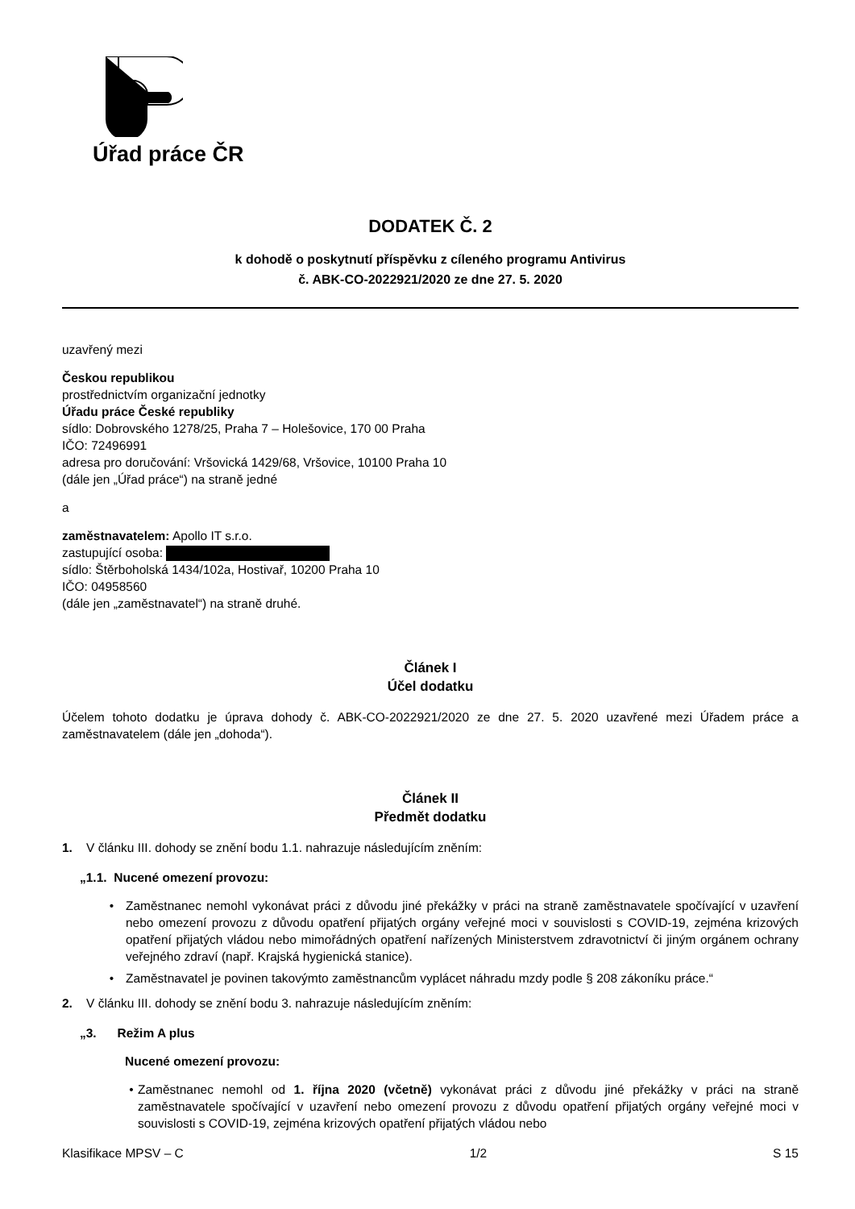Úřad práce ČR
DODATEK Č. 2
k dohodě o poskytnutí příspěvku z cíleného programu Antivirus
č. ABK-CO-2022921/2020 ze dne 27. 5. 2020
uzavřený mezi
Českou republikou
prostřednictvím organizační jednotky
Úřadu práce České republiky
sídlo: Dobrovského 1278/25, Praha 7 – Holešovice, 170 00 Praha
IČO: 72496991
adresa pro doručování: Vršovická 1429/68, Vršovice, 10100 Praha 10
(dále jen „Úřad práce“) na straně jedné
a
zaměstnavatelem: Apollo IT s.r.o.
zastupující osoba:
sídlo: Štěrboholská 1434/102a, Hostivař, 10200 Praha 10
IČO: 04958560
(dále jen „zaměstnavatel“) na straně druhé.
Článek I
Účel dodatku
Účelem tohoto dodatku je úprava dohody č. ABK-CO-2022921/2020 ze dne 27. 5. 2020 uzavřené mezi Úřadem práce a zaměstnavatelem (dále jen „dohoda“).
Článek II
Předmět dodatku
1. V článku III. dohody se znění bodu 1.1. nahrazuje následujícím zněním:
„1.1. Nucené omezení provozu:
• Zaměstnanec nemohl vykonávat práci z důvodu jiné překážky v práci na straně zaměstnavatele spočívající v uzavření nebo omezení provozu z důvodu opatření přijatých orgány veřejné moci v souvislosti s COVID-19, zejména krizových opatření přijatých vládou nebo mimořádných opatření nařízených Ministerstvem zdravotnictví či jiným orgánem ochrany veřejného zdraví (např. Krajská hygienická stanice).
• Zaměstnavatel je povinen takovýmto zaměstnancům vyplácet náhradu mzdy podle § 208 zákoníku práce.“
2. V článku III. dohody se znění bodu 3. nahrazuje následujícím zněním:
„3. Režim A plus
Nucené omezení provozu:
• Zaměstnanec nemohl od 1. října 2020 (včetně) vykonávat práci z důvodu jiné překážky v práci na straně zaměstnavatele spočívající v uzavření nebo omezení provozu z důvodu opatření přijatých orgány veřejné moci v souvislosti s COVID-19, zejména krizových opatření přijatých vládou nebo
Klasifikace MPSV – C 1/2 S 15